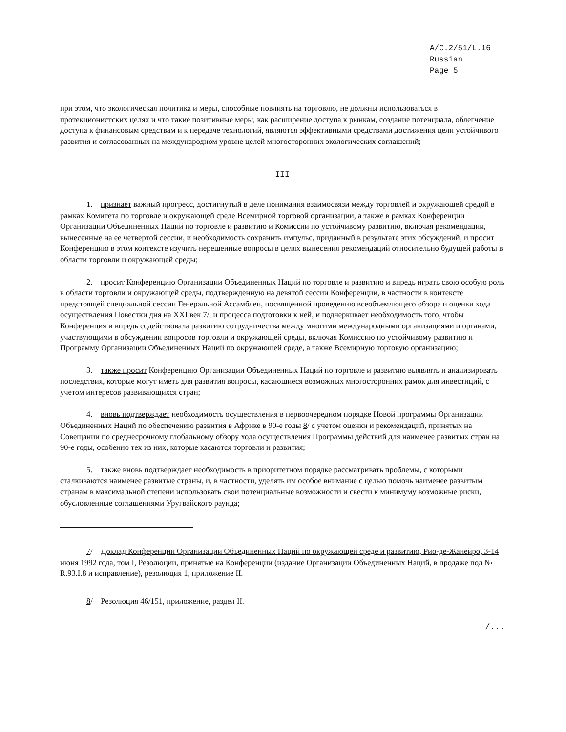A/C.2/51/L.16
Russian
Page 5
при этом, что экологическая политика и меры, способные повлиять на торговлю, не должны использоваться в протекционистских целях и что такие позитивные меры, как расширение доступа к рынкам, создание потенциала, облегчение доступа к финансовым средствам и к передаче технологий, являются эффективными средствами достижения цели устойчивого развития и согласованных на международном уровне целей многосторонних экологических соглашений;
III
1. признает важный прогресс, достигнутый в деле понимания взаимосвязи между торговлей и окружающей средой в рамках Комитета по торговле и окружающей среде Всемирной торговой организации, а также в рамках Конференции Организации Объединенных Наций по торговле и развитию и Комиссии по устойчивому развитию, включая рекомендации, вынесенные на ее четвертой сессии, и необходимость сохранить импульс, приданный в результате этих обсуждений, и просит Конференцию в этом контексте изучить нерешенные вопросы в целях вынесения рекомендаций относительно будущей работы в области торговли и окружающей среды;
2. просит Конференцию Организации Объединенных Наций по торговле и развитию и впредь играть свою особую роль в области торговли и окружающей среды, подтвержденную на девятой сессии Конференции, в частности в контексте предстоящей специальной сессии Генеральной Ассамблеи, посвященной проведению всеобъемлющего обзора и оценки хода осуществления Повестки дня на XXI век 7/, и процесса подготовки к ней, и подчеркивает необходимость того, чтобы Конференция и впредь содействовала развитию сотрудничества между многими международными организациями и органами, участвующими в обсуждении вопросов торговли и окружающей среды, включая Комиссию по устойчивому развитию и Программу Организации Объединенных Наций по окружающей среде, а также Всемирную торговую организацию;
3. также просит Конференцию Организации Объединенных Наций по торговле и развитию выявлять и анализировать последствия, которые могут иметь для развития вопросы, касающиеся возможных многосторонних рамок для инвестиций, с учетом интересов развивающихся стран;
4. вновь подтверждает необходимость осуществления в первоочередном порядке Новой программы Организации Объединенных Наций по обеспечению развития в Африке в 90-е годы 8/ с учетом оценки и рекомендаций, принятых на Совещании по среднесрочному глобальному обзору хода осуществления Программы действий для наименее развитых стран на 90-е годы, особенно тех из них, которые касаются торговли и развития;
5. также вновь подтверждает необходимость в приоритетном порядке рассматривать проблемы, с которыми сталкиваются наименее развитые страны, и, в частности, уделять им особое внимание с целью помочь наименее развитым странам в максимальной степени использовать свои потенциальные возможности и свести к минимуму возможные риски, обусловленные соглашениями Уругвайского раунда;
7/ Доклад Конференции Организации Объединенных Наций по окружающей среде и развитию, Рио-де-Жанейро, 3-14 июня 1992 года, том I, Резолюции, принятые на Конференции (издание Организации Объединенных Наций, в продаже под № R.93.I.8 и исправление), резолюция 1, приложение II.
8/ Резолюция 46/151, приложение, раздел II.
/...